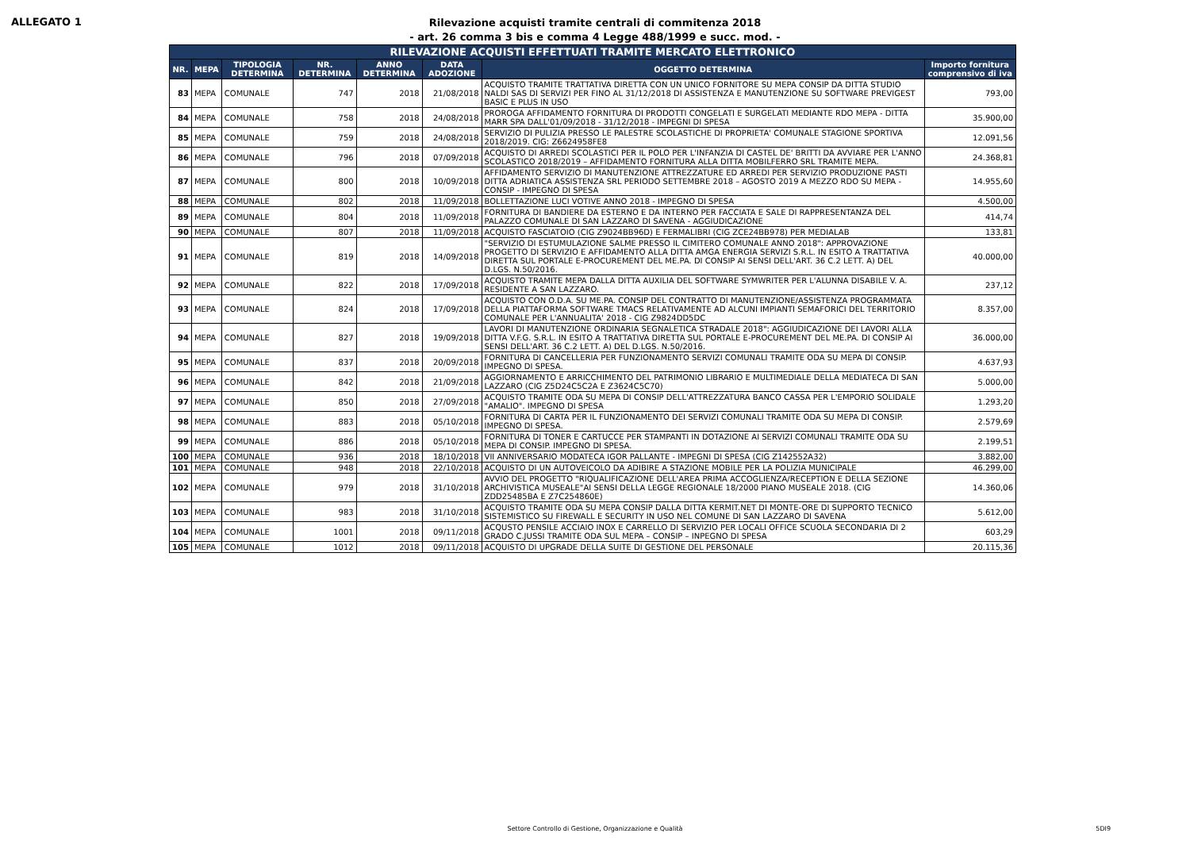ALLEGATO 1
Rilevazione acquisti tramite centrali di commitenza 2018
- art. 26 comma 3 bis e comma 4 Legge 488/1999 e succ. mod. -
| RILEVAZIONE ACQUISTI EFFETTUATI TRAMITE MERCATO ELETTRONICO | | | | | | | |
| --- | --- | --- | --- | --- | --- | --- | --- |
| NR. | MEPA | TIPOLOGIA DETERMINA | NR. DETERMINA | ANNO DETERMINA | DATA ADOZIONE | OGGETTO DETERMINA | Importo fornitura comprensivo di iva |
| 83 | MEPA | COMUNALE | 747 | 2018 | 21/08/2018 | ACQUISTO TRAMITE TRATTATIVA DIRETTA CON UN UNICO FORNITORE SU MEPA CONSIP DA DITTA STUDIO NALDI SAS DI SERVIZI PER FINO AL 31/12/2018 DI ASSISTENZA E MANUTENZIONE SU SOFTWARE PREVIGEST BASIC E PLUS IN USO | 793,00 |
| 84 | MEPA | COMUNALE | 758 | 2018 | 24/08/2018 | PROROGA AFFIDAMENTO FORNITURA DI PRODOTTI CONGELATI E SURGELATI MEDIANTE RDO MEPA - DITTA MARR SPA DALL'01/09/2018 - 31/12/2018 - IMPEGNI DI SPESA | 35.900,00 |
| 85 | MEPA | COMUNALE | 759 | 2018 | 24/08/2018 | SERVIZIO DI PULIZIA PRESSO LE PALESTRE SCOLASTICHE DI PROPRIETA' COMUNALE STAGIONE SPORTIVA 2018/2019. CIG: Z6624958FE8 | 12.091,56 |
| 86 | MEPA | COMUNALE | 796 | 2018 | 07/09/2018 | ACQUISTO DI ARREDI SCOLASTICI PER IL POLO PER L'INFANZIA DI CASTEL DE' BRITTI DA AVVIARE PER L'ANNO SCOLASTICO 2018/2019 – AFFIDAMENTO FORNITURA ALLA DITTA MOBILFERRO SRL TRAMITE MEPA. | 24.368,81 |
| 87 | MEPA | COMUNALE | 800 | 2018 | 10/09/2018 | AFFIDAMENTO SERVIZIO DI MANUTENZIONE ATTREZZATURE ED ARREDI PER SERVIZIO PRODUZIONE PASTI DITTA ADRIATICA ASSISTENZA SRL PERIODO SETTEMBRE 2018 – AGOSTO 2019 A MEZZO RDO SU MEPA - CONSIP - IMPEGNO DI SPESA | 14.955,60 |
| 88 | MEPA | COMUNALE | 802 | 2018 | 11/09/2018 | BOLLETTAZIONE LUCI VOTIVE ANNO 2018 - IMPEGNO DI SPESA | 4.500,00 |
| 89 | MEPA | COMUNALE | 804 | 2018 | 11/09/2018 | FORNITURA DI BANDIERE DA ESTERNO E DA INTERNO PER FACCIATA E SALE DI RAPPRESENTANZA DEL PALAZZO COMUNALE DI SAN LAZZARO DI SAVENA - AGGIUDICAZIONE | 414,74 |
| 90 | MEPA | COMUNALE | 807 | 2018 | 11/09/2018 | ACQUISTO FASCIATOIO (CIG Z9024BB96D) E FERMALIBRI (CIG ZCE24BB978) PER MEDIALAB | 133,81 |
| 91 | MEPA | COMUNALE | 819 | 2018 | 14/09/2018 | "SERVIZIO DI ESTUMULAZIONE SALME PRESSO IL CIMITERO COMUNALE ANNO 2018": APPROVAZIONE PROGETTO DI SERVIZIO E AFFIDAMENTO ALLA DITTA AMGA ENERGIA SERVIZI S.R.L. IN ESITO A TRATTATIVA DIRETTA SUL PORTALE E-PROCUREMENT DEL ME.PA. DI CONSIP AI SENSI DELL'ART. 36 C.2 LETT. A) DEL D.LGS. N.50/2016. | 40.000,00 |
| 92 | MEPA | COMUNALE | 822 | 2018 | 17/09/2018 | ACQUISTO TRAMITE MEPA DALLA DITTA AUXILIA DEL SOFTWARE SYMWRITER PER L'ALUNNA DISABILE V. A. RESIDENTE A SAN LAZZARO. | 237,12 |
| 93 | MEPA | COMUNALE | 824 | 2018 | 17/09/2018 | ACQUISTO CON O.D.A. SU ME.PA. CONSIP DEL CONTRATTO DI MANUTENZIONE/ASSISTENZA PROGRAMMATA DELLA PIATTAFORMA SOFTWARE TMACS RELATIVAMENTE AD ALCUNI IMPIANTI SEMAFORICI DEL TERRITORIO COMUNALE PER L'ANNUALITA' 2018 - CIG Z9824DD5DC | 8.357,00 |
| 94 | MEPA | COMUNALE | 827 | 2018 | 19/09/2018 | LAVORI DI MANUTENZIONE ORDINARIA SEGNALETICA STRADALE 2018": AGGIUDICAZIONE DEI LAVORI ALLA DITTA V.F.G. S.R.L. IN ESITO A TRATTATIVA DIRETTA SUL PORTALE E-PROCUREMENT DEL ME.PA. DI CONSIP AI SENSI DELL'ART. 36 C.2 LETT. A) DEL D.LGS. N.50/2016. | 36.000,00 |
| 95 | MEPA | COMUNALE | 837 | 2018 | 20/09/2018 | FORNITURA DI CANCELLERIA PER FUNZIONAMENTO SERVIZI COMUNALI TRAMITE ODA SU MEPA DI CONSIP. IMPEGNO DI SPESA. | 4.637,93 |
| 96 | MEPA | COMUNALE | 842 | 2018 | 21/09/2018 | AGGIORNAMENTO E ARRICCHIMENTO DEL PATRIMONIO LIBRARIO E MULTIMEDIALE DELLA MEDIATECA DI SAN LAZZARO (CIG Z5D24C5C2A E Z3624C5C70) | 5.000,00 |
| 97 | MEPA | COMUNALE | 850 | 2018 | 27/09/2018 | ACQUISTO TRAMITE ODA SU MEPA DI CONSIP DELL'ATTREZZATURA BANCO CASSA PER L'EMPORIO SOLIDALE "AMALIO". IMPEGNO DI SPESA | 1.293,20 |
| 98 | MEPA | COMUNALE | 883 | 2018 | 05/10/2018 | FORNITURA DI CARTA PER IL FUNZIONAMENTO DEI SERVIZI COMUNALI TRAMITE ODA SU MEPA DI CONSIP. IMPEGNO DI SPESA. | 2.579,69 |
| 99 | MEPA | COMUNALE | 886 | 2018 | 05/10/2018 | FORNITURA DI TONER E CARTUCCE PER STAMPANTI IN DOTAZIONE AI SERVIZI COMUNALI TRAMITE ODA SU MEPA DI CONSIP. IMPEGNO DI SPESA. | 2.199,51 |
| 100 | MEPA | COMUNALE | 936 | 2018 | 18/10/2018 | VII ANNIVERSARIO MODATECA IGOR PALLANTE - IMPEGNI DI SPESA (CIG Z142552A32) | 3.882,00 |
| 101 | MEPA | COMUNALE | 948 | 2018 | 22/10/2018 | ACQUISTO DI UN AUTOVEICOLO DA ADIBIRE A STAZIONE MOBILE PER LA POLIZIA MUNICIPALE | 46.299,00 |
| 102 | MEPA | COMUNALE | 979 | 2018 | 31/10/2018 | AVVIO DEL PROGETTO "RIQUALIFICAZIONE DELL'AREA PRIMA ACCOGLIENZA/RECEPTION E DELLA SEZIONE ARCHIVISTICA MUSEALE"AI SENSI DELLA LEGGE REGIONALE 18/2000 PIANO MUSEALE 2018. (CIG ZDD25485BA E Z7C254860E) | 14.360,06 |
| 103 | MEPA | COMUNALE | 983 | 2018 | 31/10/2018 | ACQUISTO TRAMITE ODA SU MEPA CONSIP DALLA DITTA KERMIT.NET DI MONTE-ORE DI SUPPORTO TECNICO SISTEMISTICO SU FIREWALL E SECURITY IN USO NEL COMUNE DI SAN LAZZARO DI SAVENA | 5.612,00 |
| 104 | MEPA | COMUNALE | 1001 | 2018 | 09/11/2018 | ACQUSTO PENSILE ACCIAIO INOX E CARRELLO DI SERVIZIO PER LOCALI OFFICE SCUOLA SECONDARIA DI 2 GRADO C.JUSSI TRAMITE ODA SUL MEPA – CONSIP – INPEGNO DI SPESA | 603,29 |
| 105 | MEPA | COMUNALE | 1012 | 2018 | 09/11/2018 | ACQUISTO DI UPGRADE DELLA SUITE DI GESTIONE DEL PERSONALE | 20.115,36 |
Settore Controllo di Gestione, Organizzazione e Qualità 5DI9